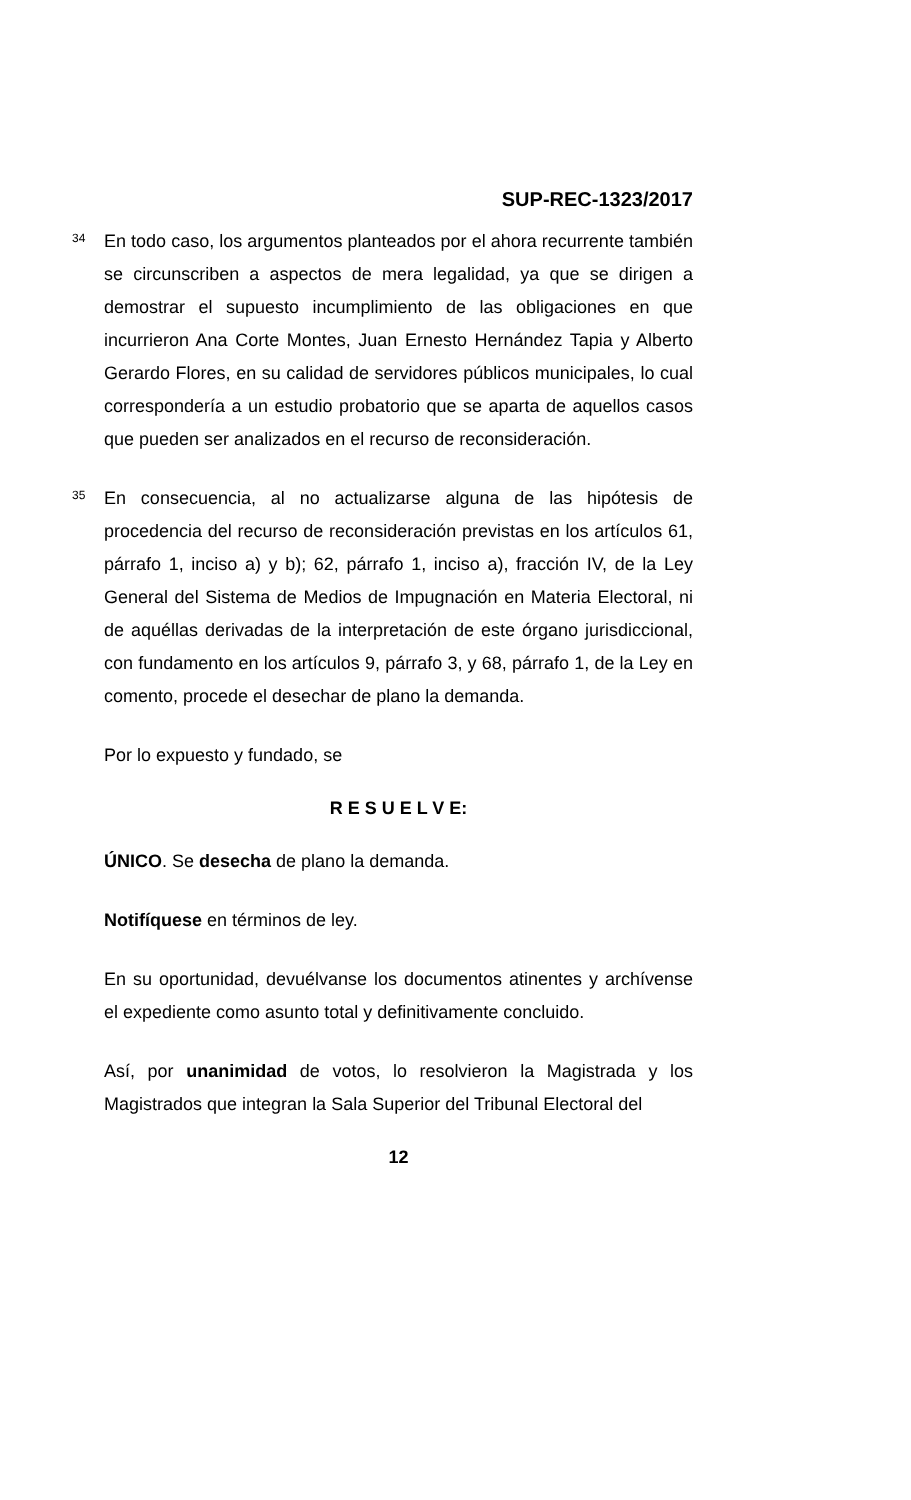SUP-REC-1323/2017
34
En todo caso, los argumentos planteados por el ahora recurrente también se circunscriben a aspectos de mera legalidad, ya que se dirigen a demostrar el supuesto incumplimiento de las obligaciones en que incurrieron Ana Corte Montes, Juan Ernesto Hernández Tapia y Alberto Gerardo Flores, en su calidad de servidores públicos municipales, lo cual correspondería a un estudio probatorio que se aparta de aquellos casos que pueden ser analizados en el recurso de reconsideración.
35
En consecuencia, al no actualizarse alguna de las hipótesis de procedencia del recurso de reconsideración previstas en los artículos 61, párrafo 1, inciso a) y b); 62, párrafo 1, inciso a), fracción IV, de la Ley General del Sistema de Medios de Impugnación en Materia Electoral, ni de aquéllas derivadas de la interpretación de este órgano jurisdiccional, con fundamento en los artículos 9, párrafo 3, y 68, párrafo 1, de la Ley en comento, procede el desechar de plano la demanda.
Por lo expuesto y fundado, se
R E S U E L V E:
ÚNICO. Se desecha de plano la demanda.
Notifíquese en términos de ley.
En su oportunidad, devuélvanse los documentos atinentes y archívense el expediente como asunto total y definitivamente concluido.
Así, por unanimidad de votos, lo resolvieron la Magistrada y los Magistrados que integran la Sala Superior del Tribunal Electoral del
12